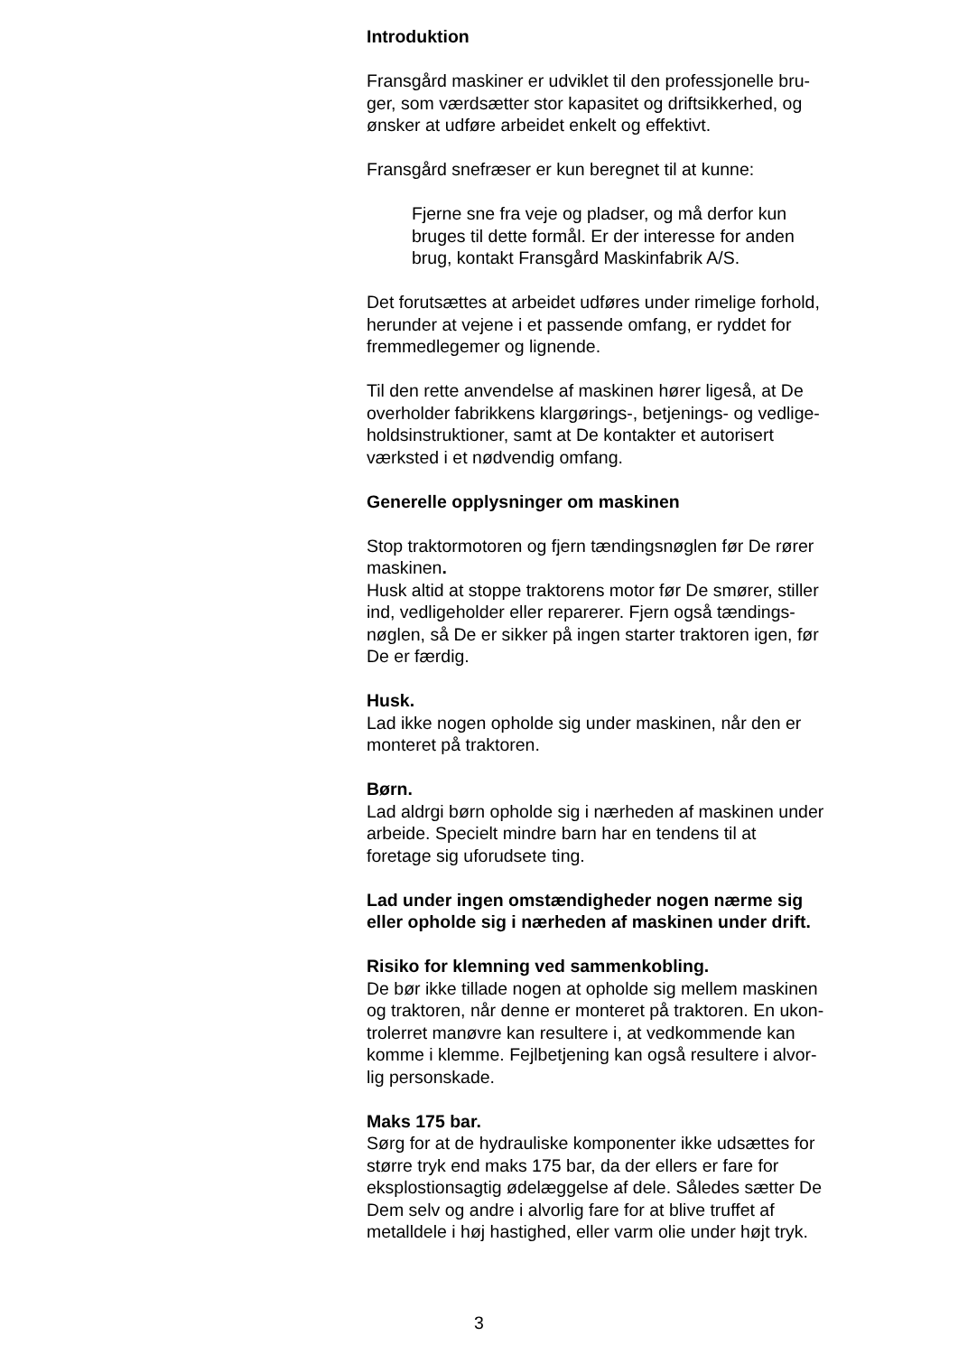Introduktion
Fransgård maskiner er udviklet til den professjonelle bru-
ger, som værdsætter stor kapasitet og driftsikkerhed, og
ønsker at udføre arbeidet enkelt og effektivt.
Fransgård snefræser er kun beregnet til at kunne:
Fjerne sne fra veje og pladser, og må derfor kun
bruges til dette formål. Er der interesse for anden
brug, kontakt Fransgård Maskinfabrik A/S.
Det forutsættes at arbeidet udføres under rimelige forhold,
herunder at vejene i et passende omfang, er ryddet for
fremmedlegemer og lignende.
Til den rette anvendelse af maskinen hører ligeså, at De
overholder fabrikkens klargørings-, betjenings- og vedlige-
holdsinstruktioner, samt at De kontakter et autorisert
værksted i et nødvendig omfang.
Generelle opplysninger om maskinen
Stop traktormotoren og fjern tændingsnøglen før De rører
maskinen.
Husk altid at stoppe traktorens motor før De smører, stiller
ind, vedligeholder eller reparerer. Fjern også tændings-
nøglen, så De er sikker på ingen starter traktoren igen, før
De er færdig.
Husk.
Lad ikke nogen opholde sig under maskinen, når den er
monteret på traktoren.
Børn.
Lad aldrgi børn opholde sig i nærheden af maskinen under
arbeide. Specielt mindre barn har en tendens til at
foretage sig uforudsete ting.
Lad under ingen omstændigheder nogen nærme sig
eller opholde sig i nærheden af maskinen under drift.
Risiko for klemning ved sammenkobling.
De bør ikke tillade nogen at opholde sig mellem maskinen
og traktoren, når denne er monteret på traktoren. En ukon-
trolerret manøvre kan resultere i, at vedkommende kan
komme i klemme. Fejlbetjening kan også resultere i alvor-
lig personskade.
Maks 175 bar.
Sørg for at de hydrauliske komponenter ikke udsættes for
større tryk end maks 175 bar, da der ellers er fare for
eksplostionsagtig ødelæggelse af dele. Således sætter De
Dem selv og andre i alvorlig fare for at blive truffet af
metalldele i høj hastighed, eller varm olie under højt tryk.
3